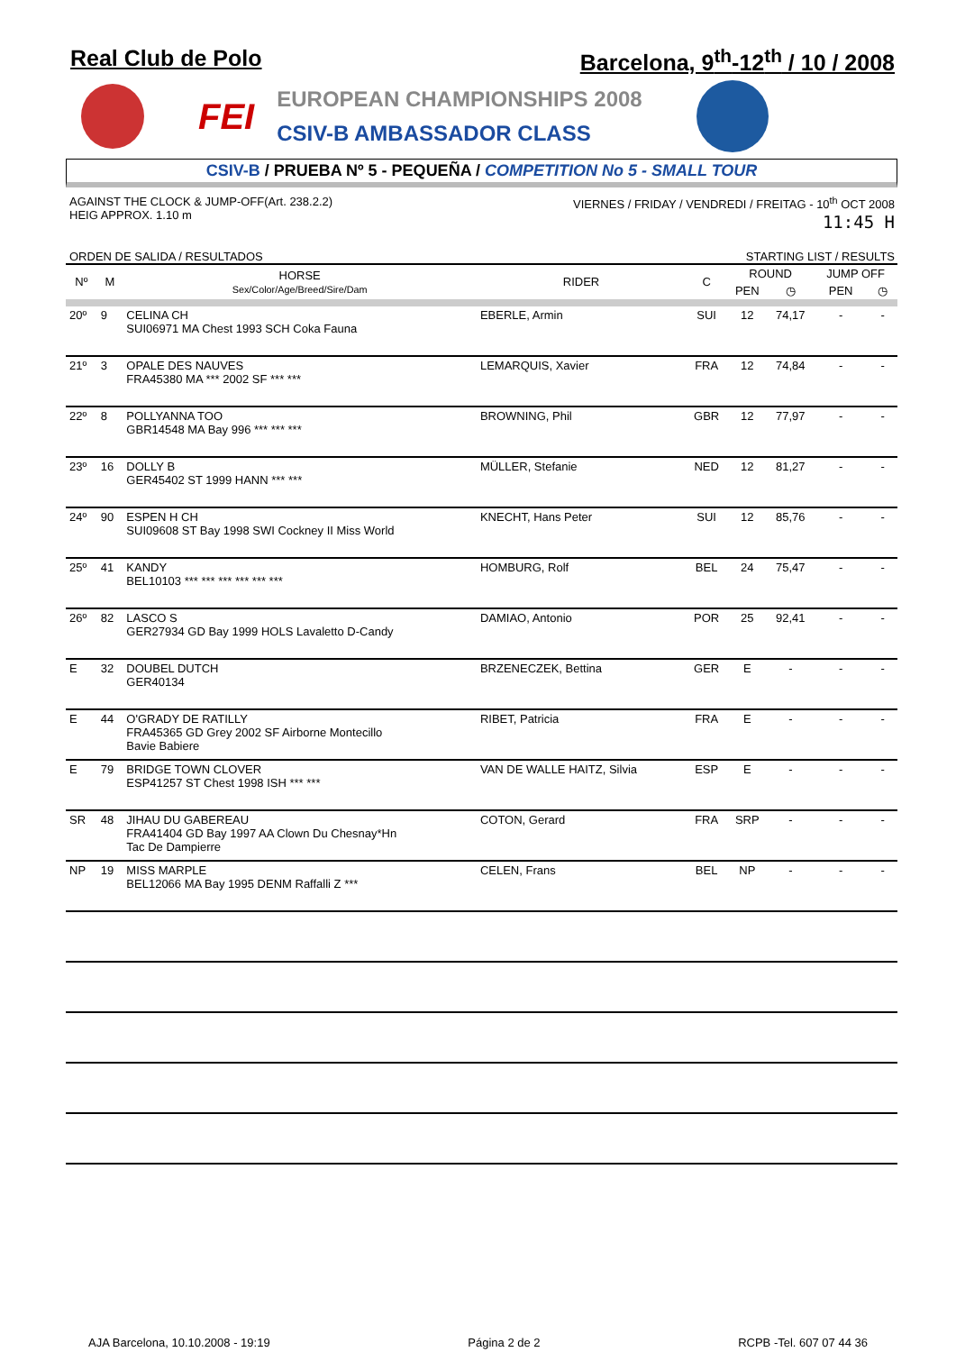Real Club de Polo Barcelona, 9<sup>th</sup>-12<sup>th</sup> / 10 / 2008
FEI
EUROPEAN CHAMPIONSHIPS 2008
CSIV-B AMBASSADOR CLASS
CSIV-B / PRUEBA Nº 5 - PEQUEÑA / COMPETITION No 5 - SMALL TOUR
AGAINST THE CLOCK & JUMP-OFF(Art. 238.2.2)
HEIG APPROX. 1.10 m
VIERNES / FRIDAY / VENDREDI / FREITAG - 10<sup>th</sup> OCT 2008
11:45 H
ORDEN DE SALIDA / RESULTADOS STARTING LIST / RESULTS
| Nº | M | HORSE Sex/Color/Age/Breed/Sire/Dam | RIDER | C | ROUND | | JUMP OFF | |
| --- | --- | --- | --- | --- | --- | --- | --- | --- |
| | | | | | PEN | ◷ | PEN | ◷ |
| 20º | 9 | CELINA CH SUI06971 MA Chest 1993 SCH Coka Fauna | EBERLE, Armin | SUI | 12 | 74,17 | - | - |
| 21º | 3 | OPALE DES NAUVES FRA45380 MA *** 2002 SF *** *** | LEMARQUIS, Xavier | FRA | 12 | 74,84 | - | - |
| 22º | 8 | POLLYANNA TOO GBR14548 MA Bay 996 *** *** *** | BROWNING, Phil | GBR | 12 | 77,97 | - | - |
| 23º | 16 | DOLLY B GER45402 ST 1999 HANN *** *** | MÜLLER, Stefanie | NED | 12 | 81,27 | - | - |
| 24º | 90 | ESPEN H CH SUI09608 ST Bay 1998 SWI Cockney II Miss World | KNECHT, Hans Peter | SUI | 12 | 85,76 | - | - |
| 25º | 41 | KANDY BEL10103 *** *** *** *** *** *** | HOMBURG, Rolf | BEL | 24 | 75,47 | - | - |
| 26º | 82 | LASCO S GER27934 GD Bay 1999 HOLS Lavaletto D-Candy | DAMIAO, Antonio | POR | 25 | 92,41 | - | - |
| E | 32 | DOUBEL DUTCH GER40134 | BRZENECZEK, Bettina | GER | E | - | - | - |
| E | 44 | O'GRADY DE RATILLY FRA45365 GD Grey 2002 SF Airborne Montecillo Bavie Babiere | RIBET, Patricia | FRA | E | - | - | - |
| E | 79 | BRIDGE TOWN CLOVER ESP41257 ST Chest 1998 ISH *** *** | VAN DE WALLE HAITZ, Silvia | ESP | E | - | - | - |
| SR | 48 | JIHAU DU GABEREAU FRA41404 GD Bay 1997 AA Clown Du Chesnay*Hn Tac De Dampierre | COTON, Gerard | FRA | SRP | - | - | - |
| NP | 19 | MISS MARPLE BEL12066 MA Bay 1995 DENM Raffalli Z *** | CELEN, Frans | BEL | NP | - | - | - |
AJA Barcelona, 10.10.2008 - 19:19 Página 2 de 2 RCPB -Tel. 607 07 44 36